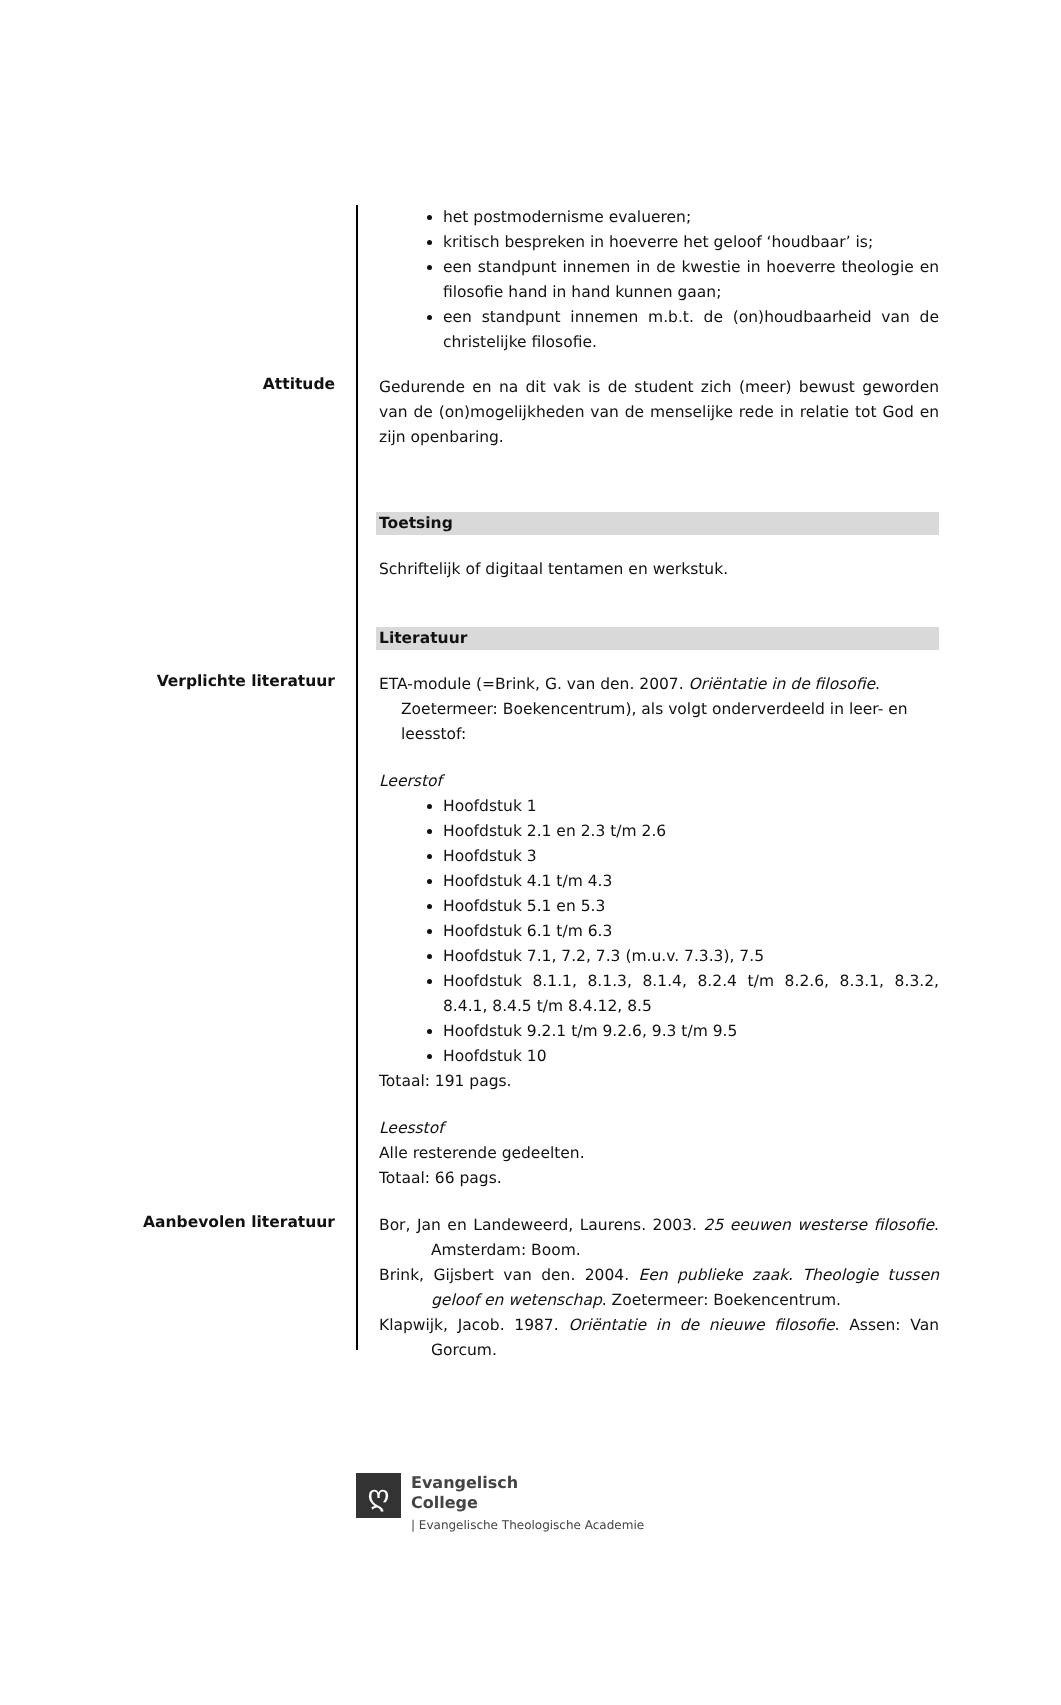het postmodernisme evalueren;
kritisch bespreken in hoeverre het geloof ‘houdbaar’ is;
een standpunt innemen in de kwestie in hoeverre theologie en filosofie hand in hand kunnen gaan;
een standpunt innemen m.b.t. de (on)houdbaarheid van de christelijke filosofie.
Attitude
Gedurende en na dit vak is de student zich (meer) bewust geworden van de (on)mogelijkheden van de menselijke rede in relatie tot God en zijn openbaring.
Toetsing
Schriftelijk of digitaal tentamen en werkstuk.
Literatuur
Verplichte literatuur
ETA-module (=Brink, G. van den. 2007. Oriëntatie in de filosofie. Zoetermeer: Boekencentrum), als volgt onderverdeeld in leer- en leesstof:
Leerstof
Hoofdstuk 1
Hoofdstuk 2.1 en 2.3 t/m 2.6
Hoofdstuk 3
Hoofdstuk 4.1 t/m 4.3
Hoofdstuk 5.1 en 5.3
Hoofdstuk 6.1 t/m 6.3
Hoofdstuk 7.1, 7.2, 7.3 (m.u.v. 7.3.3), 7.5
Hoofdstuk 8.1.1, 8.1.3, 8.1.4, 8.2.4 t/m 8.2.6, 8.3.1, 8.3.2, 8.4.1, 8.4.5 t/m 8.4.12, 8.5
Hoofdstuk 9.2.1 t/m 9.2.6, 9.3 t/m 9.5
Hoofdstuk 10
Totaal: 191 pags.
Leesstof
Alle resterende gedeelten.
Totaal: 66 pags.
Aanbevolen literatuur
Bor, Jan en Landeweerd, Laurens. 2003. 25 eeuwen westerse filosofie. Amsterdam: Boom.
Brink, Gijsbert van den. 2004. Een publieke zaak. Theologie tussen geloof en wetenschap. Zoetermeer: Boekencentrum.
Klapwijk, Jacob. 1987. Oriëntatie in de nieuwe filosofie. Assen: Van Gorcum.
ღ
Evangelisch
College
| Evangelische Theologische Academie